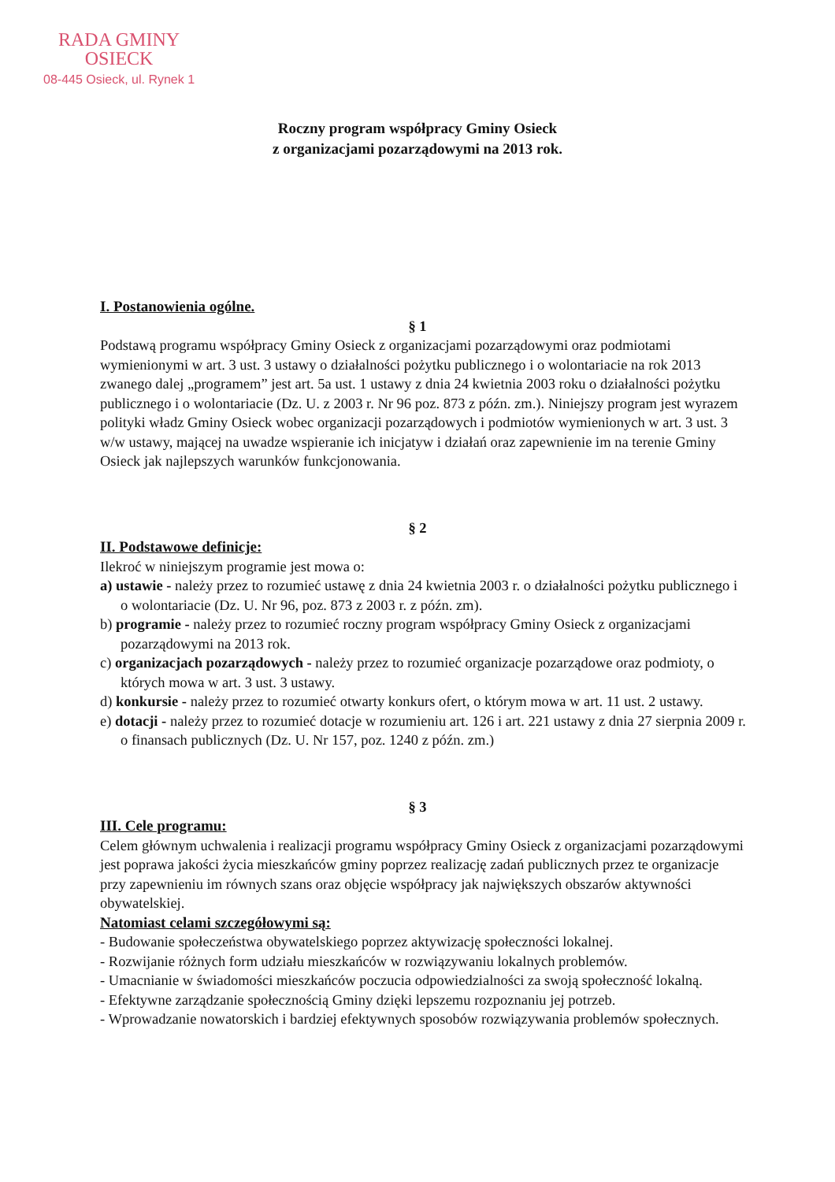RADA GMINY
OSIECK
08-445 Osieck, ul. Rynek 1
Roczny program współpracy Gminy Osieck
z organizacjami pozarządowymi na 2013 rok.
I. Postanowienia ogólne.
§ 1
Podstawą programu współpracy Gminy Osieck z organizacjami pozarządowymi oraz podmiotami wymienionymi w art. 3 ust. 3 ustawy o działalności pożytku publicznego i o wolontariacie na rok 2013 zwanego dalej „programem” jest art. 5a ust. 1 ustawy z dnia 24 kwietnia 2003 roku o działalności pożytku publicznego i o wolontariacie (Dz. U. z 2003 r. Nr 96 poz. 873 z późn. zm.). Niniejszy program jest wyrazem polityki władz Gminy Osieck wobec organizacji pozarządowych i podmiotów wymienionych w art. 3 ust. 3 w/w ustawy, mającej na uwadze wspieranie ich inicjatyw i działań oraz zapewnienie im na terenie Gminy Osieck jak najlepszych warunków funkcjonowania.
§ 2
II. Podstawowe definicje:
Ilekroć w niniejszym programie jest mowa o:
a) ustawie - należy przez to rozumieć ustawę z dnia 24 kwietnia 2003 r. o działalności pożytku publicznego i o wolontariacie (Dz. U. Nr 96, poz. 873 z 2003 r. z późn. zm).
b) programie - należy przez to rozumieć roczny program współpracy Gminy Osieck z organizacjami pozarządowymi na 2013 rok.
c) organizacjach pozarządowych - należy przez to rozumieć organizacje pozarządowe oraz podmioty, o których mowa w art. 3 ust. 3 ustawy.
d) konkursie - należy przez to rozumieć otwarty konkurs ofert, o którym mowa w art. 11 ust. 2 ustawy.
e) dotacji - należy przez to rozumieć dotacje w rozumieniu art. 126 i art. 221 ustawy z dnia 27 sierpnia 2009 r. o finansach publicznych (Dz. U. Nr 157, poz. 1240 z późn. zm.)
§ 3
III. Cele programu:
Celem głównym uchwalenia i realizacji programu współpracy Gminy Osieck z organizacjami pozarządowymi jest poprawa jakości życia mieszkańców gminy poprzez realizację zadań publicznych przez te organizacje przy zapewnieniu im równych szans oraz objęcie współpracy jak największych obszarów aktywności obywatelskiej.
Natomiast celami szczegółowymi są:
- Budowanie społeczeństwa obywatelskiego poprzez aktywizację społeczności lokalnej.
- Rozwijanie różnych form udziału mieszkańców w rozwiązywaniu lokalnych problemów.
- Umacnianie w świadomości mieszkańców poczucia odpowiedzialności za swoją społeczność lokalną.
- Efektywne zarządzanie społecznością Gminy dzięki lepszemu rozpoznaniu jej potrzeb.
- Wprowadzanie nowatorskich i bardziej efektywnych sposobów rozwiązywania problemów społecznych.